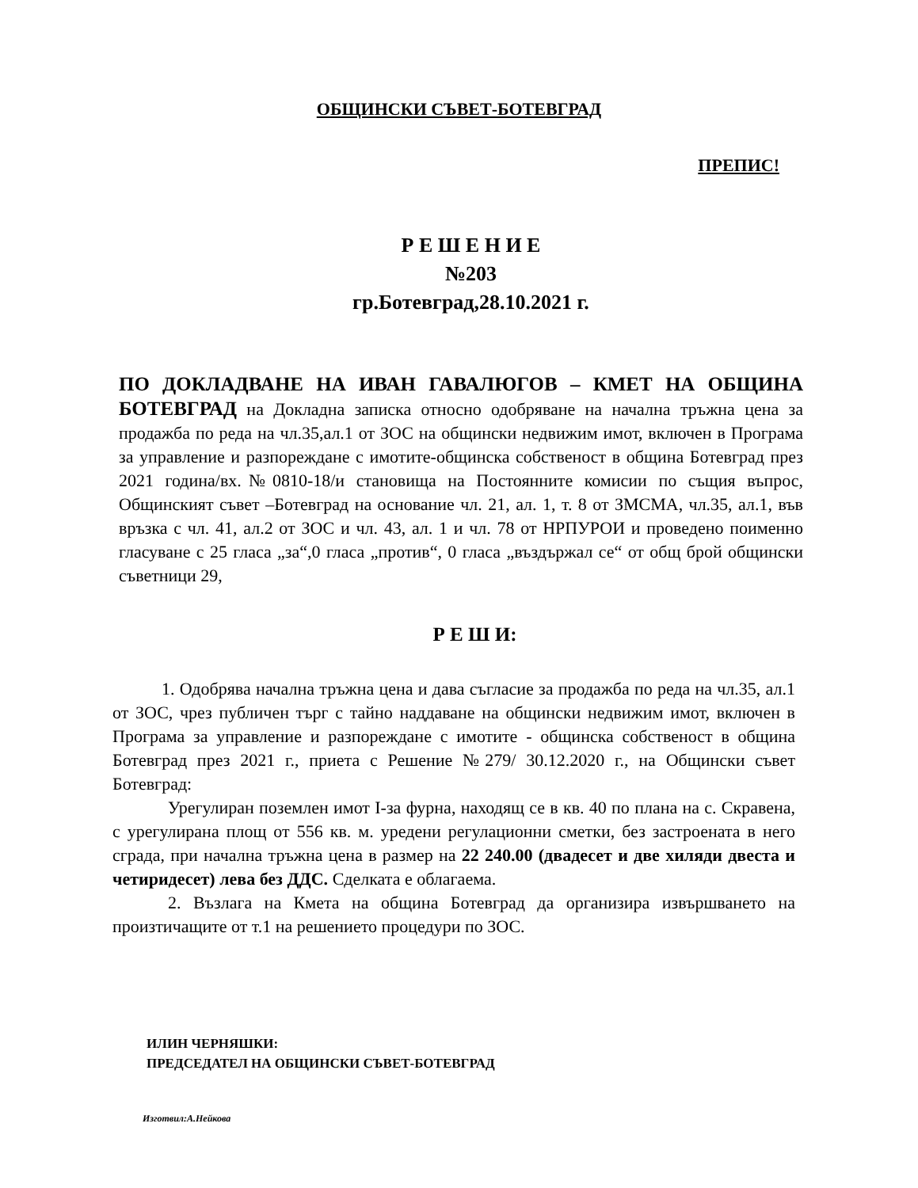ОБЩИНСКИ СЪВЕТ-БОТЕВГРАД
ПРЕПИС!
Р Е Ш Е Н И Е
№203
гр.Ботевград,28.10.2021 г.
ПО ДОКЛАДВАНЕ НА ИВАН ГАВАЛЮГОВ – КМЕТ НА ОБЩИНА БОТЕВГРАД на Докладна записка относно одобряване на начална тръжна цена за продажба по реда на чл.35,ал.1 от ЗОС на общински недвижим имот, включен в Програма за управление и разпореждане с имотите-общинска собственост в община Ботевград през 2021 година/вх.№0810-18/и становища на Постоянните комисии по същия въпрос, Общинският съвет –Ботевград на основание чл. 21, ал. 1, т. 8 от ЗМСМА, чл.35, ал.1, във връзка с чл. 41, ал.2 от ЗОС и чл. 43, ал. 1 и чл. 78 от НРПУРОИ и проведено поименно гласуване с 25 гласа „за“,0 гласа „против“, 0 гласа „въздържал се“ от общ брой общински съветници 29,
Р Е Ш И:
1. Одобрява начална тръжна цена и дава съгласие за продажба по реда на чл.35, ал.1 от ЗОС, чрез публичен търг с тайно наддаване на общински недвижим имот, включен в Програма за управление и разпореждане с имотите - общинска собственост в община Ботевград през 2021 г., приета с Решение №279/ 30.12.2020 г., на Общински съвет Ботевград:
Урегулиран поземлен имот I-за фурна, находящ се в кв. 40 по плана на с. Скравена, с урегулирана площ от 556 кв. м. уредени регулационни сметки, без застроената в него сграда, при начална тръжна цена в размер на 22 240.00 (двадесет и две хиляди двеста и четиридесет) лева без ДДС. Сделката е облагаема.
2. Възлага на Кмета на община Ботевград да организира извършването на произтичащите от т.1 на решението процедури по ЗОС.
ИЛИН ЧЕРНЯШКИ:
ПРЕДСЕДАТЕЛ НА ОБЩИНСКИ СЪВЕТ-БОТЕВГРАД
Изготвил:А.Нейкова